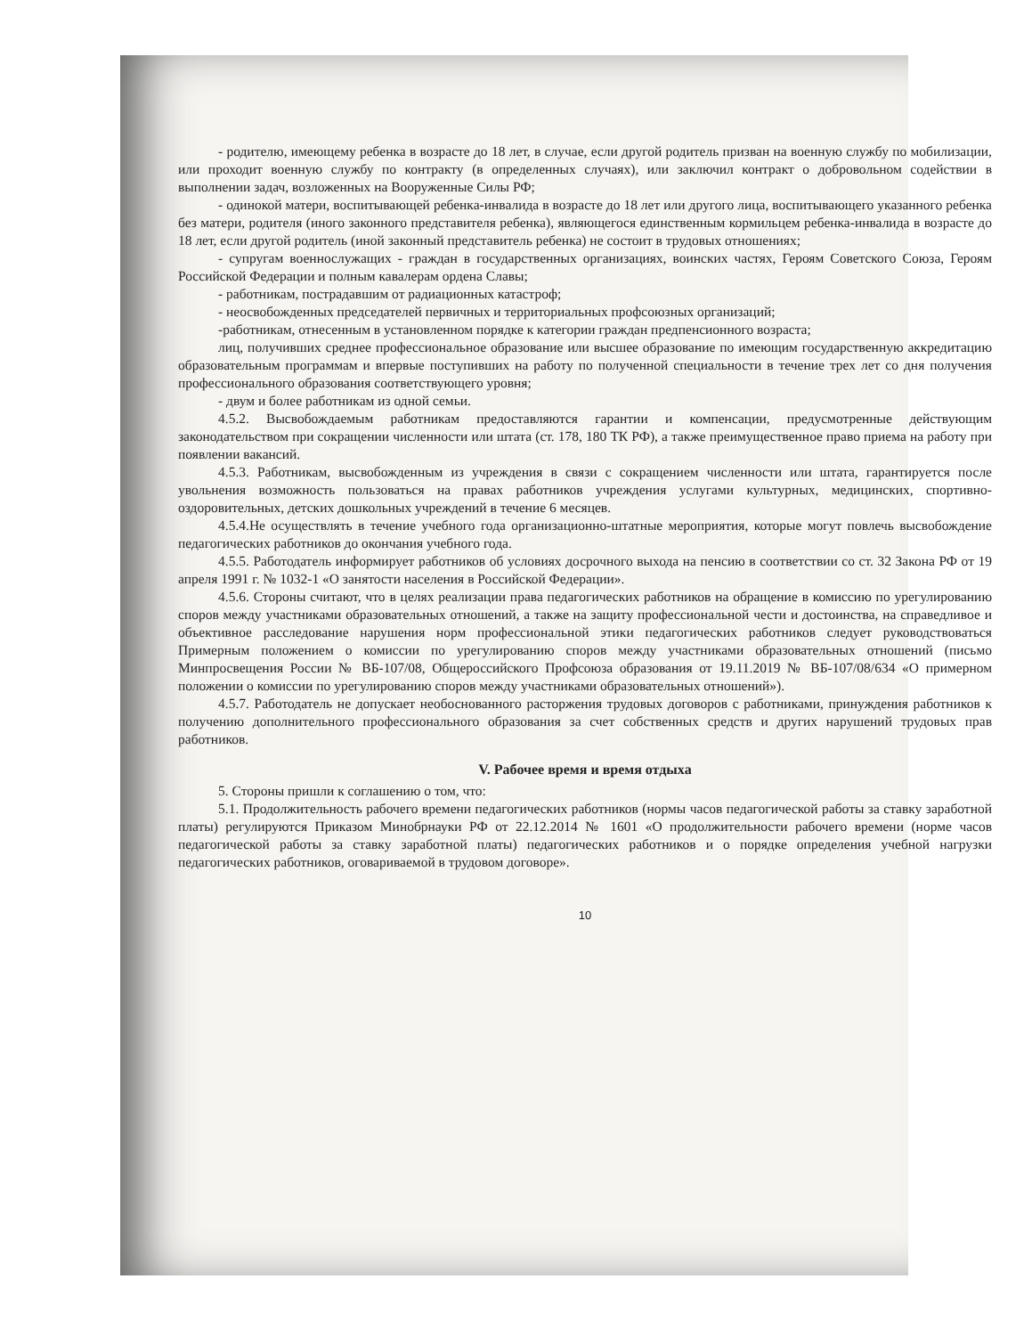- родителю, имеющему ребенка в возрасте до 18 лет, в случае, если другой родитель призван на военную службу по мобилизации, или проходит военную службу по контракту (в определенных случаях), или заключил контракт о добровольном содействии в выполнении задач, возложенных на Вооруженные Силы РФ;
- одинокой матери, воспитывающей ребенка-инвалида в возрасте до 18 лет или другого лица, воспитывающего указанного ребенка без матери, родителя (иного законного представителя ребенка), являющегося единственным кормильцем ребенка-инвалида в возрасте до 18 лет, если другой родитель (иной законный представитель ребенка) не состоит в трудовых отношениях;
- супругам военнослужащих - граждан в государственных организациях, воинских частях, Героям Советского Союза, Героям Российской Федерации и полным кавалерам ордена Славы;
- работникам, пострадавшим от радиационных катастроф;
- неосвобожденных председателей первичных и территориальных профсоюзных организаций;
-работникам, отнесенным в установленном порядке к категории граждан предпенсионного возраста;
лиц, получивших среднее профессиональное образование или высшее образование по имеющим государственную аккредитацию образовательным программам и впервые поступивших на работу по полученной специальности в течение трех лет со дня получения профессионального образования соответствующего уровня;
- двум и более работникам из одной семьи.
4.5.2. Высвобождаемым работникам предоставляются гарантии и компенсации, предусмотренные действующим законодательством при сокращении численности или штата (ст. 178, 180 ТК РФ), а также преимущественное право приема на работу при появлении вакансий.
4.5.3. Работникам, высвобожденным из учреждения в связи с сокращением численности или штата, гарантируется после увольнения возможность пользоваться на правах работников учреждения услугами культурных, медицинских, спортивно-оздоровительных, детских дошкольных учреждений в течение 6 месяцев.
4.5.4.Не осуществлять в течение учебного года организационно-штатные мероприятия, которые могут повлечь высвобождение педагогических работников до окончания учебного года.
4.5.5. Работодатель информирует работников об условиях досрочного выхода на пенсию в соответствии со ст. 32 Закона РФ от 19 апреля 1991 г. № 1032-1 «О занятости населения в Российской Федерации».
4.5.6. Стороны считают, что в целях реализации права педагогических работников на обращение в комиссию по урегулированию споров между участниками образовательных отношений, а также на защиту профессиональной чести и достоинства, на справедливое и объективное расследование нарушения норм профессиональной этики педагогических работников следует руководствоваться Примерным положением о комиссии по урегулированию споров между участниками образовательных отношений (письмо Минпросвещения России № ВБ-107/08, Общероссийского Профсоюза образования от 19.11.2019 № ВБ-107/08/634 «О примерном положении о комиссии по урегулированию споров между участниками образовательных отношений»).
4.5.7. Работодатель не допускает необоснованного расторжения трудовых договоров с работниками, принуждения работников к получению дополнительного профессионального образования за счет собственных средств и других нарушений трудовых прав работников.
V. Рабочее время и время отдыха
5. Стороны пришли к соглашению о том, что:
5.1. Продолжительность рабочего времени педагогических работников (нормы часов педагогической работы за ставку заработной платы) регулируются Приказом Минобрнауки РФ от 22.12.2014 № 1601 «О продолжительности рабочего времени (норме часов педагогической работы за ставку заработной платы) педагогических работников и о порядке определения учебной нагрузки педагогических работников, оговариваемой в трудовом договоре».
10